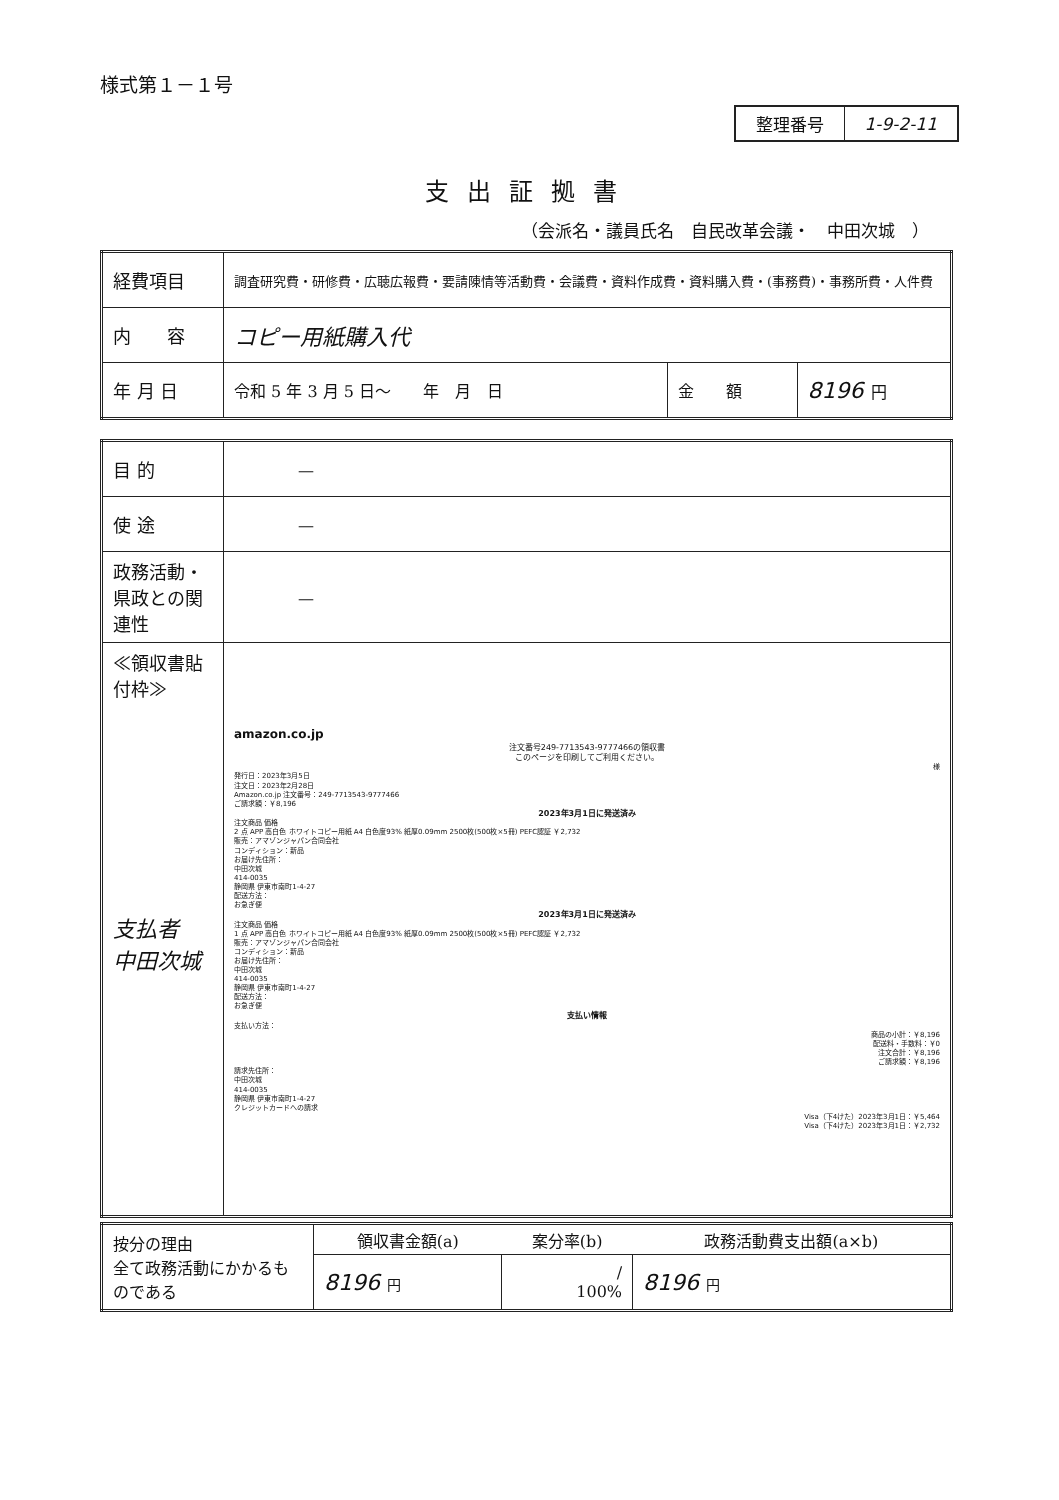様式第１－１号
| 整理番号 | 1-9-2-11 |
支出証拠書
（会派名・議員氏名　自民改革会議・　中田次城　）
| 経費項目 | 調査研究費・研修費・広聴広報費・要請陳情等活動費・会議費・資料作成費・資料購入費・(事務費)・事務所費・人件費 | | |
| 内 容 | コピー用紙購入代 | | |
| 年 月 日 | 令和 5 年 3 月 5 日～ 年 月 日 | 金 額 | 8196 円 |
| 目 的 | — |
| 使 途 | — |
| 政務活動・県政との関連性 | — |
| ≪領収書貼付枠≫ 支払者 中田次城 | amazon.co.jp 注文番号249-7713543-9777466の領収書 このページを印刷してご利用ください。 様 発行日：2023年3月5日 注文日：2023年2月28日 Amazon.co.jp 注文番号：249-7713543-9777466 ご請求額：￥8,196 2023年3月1日に発送済み 注文商品 価格 2 点 APP 高白色 ホワイトコピー用紙 A4 白色度93% 紙厚0.09mm 2500枚(500枚×5冊) PEFC認証 ￥2,732 販売：アマゾンジャパン合同会社 コンディション：新品 お届け先住所： 中田次城 414-0035 静岡県 伊東市南町1-4-27 配送方法： お急ぎ便 2023年3月1日に発送済み 注文商品 価格 1 点 APP 高白色 ホワイトコピー用紙 A4 白色度93% 紙厚0.09mm 2500枚(500枚×5冊) PEFC認証 ￥2,732 販売：アマゾンジャパン合同会社 コンディション：新品 お届け先住所： 中田次城 414-0035 静岡県 伊東市南町1-4-27 配送方法： お急ぎ便 支払い情報 支払い方法： 商品の小計：￥8,196 配送料・手数料：￥0 注文合計：￥8,196 ご請求額：￥8,196 請求先住所： 中田次城 414-0035 静岡県 伊東市南町1-4-27 クレジットカードへの請求 Visa（下4けた）2023年3月1日：￥5,464 Visa（下4けた）2023年3月1日：￥2,732 |
| 按分の理由 全て政務活動にかかるものである | 領収書金額(a) | 案分率(b) | 政務活動費支出額(a×b) |
| | 8196 円 | / 100% | 8196 円 |